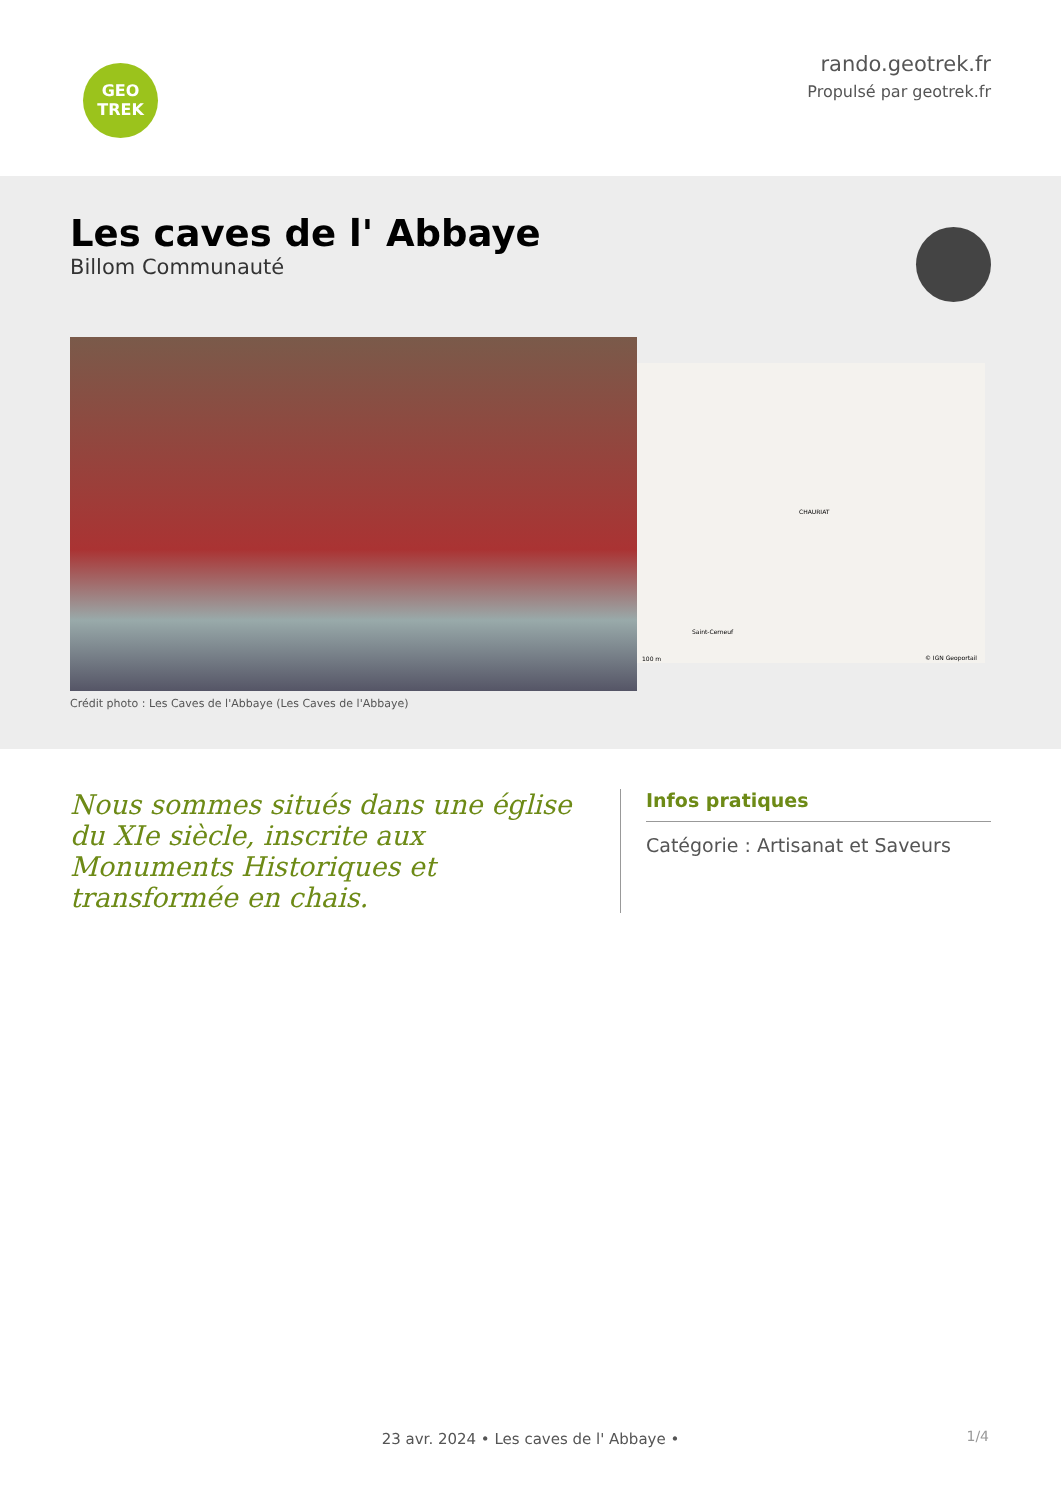GEO
TREK
rando.geotrek.fr
Propulsé par geotrek.fr
Les caves de l' Abbaye
Billom Communauté
CHAURIAT
Saint-Cerneuf
100 m © IGN Geoportail
Crédit photo : Les Caves de l'Abbaye (Les Caves de l'Abbaye)
Nous sommes situés dans une église du XIe siècle, inscrite aux Monuments Historiques et transformée en chais.
Infos pratiques
Catégorie : Artisanat et Saveurs
23 avr. 2024 • Les caves de l' Abbaye •
1/4